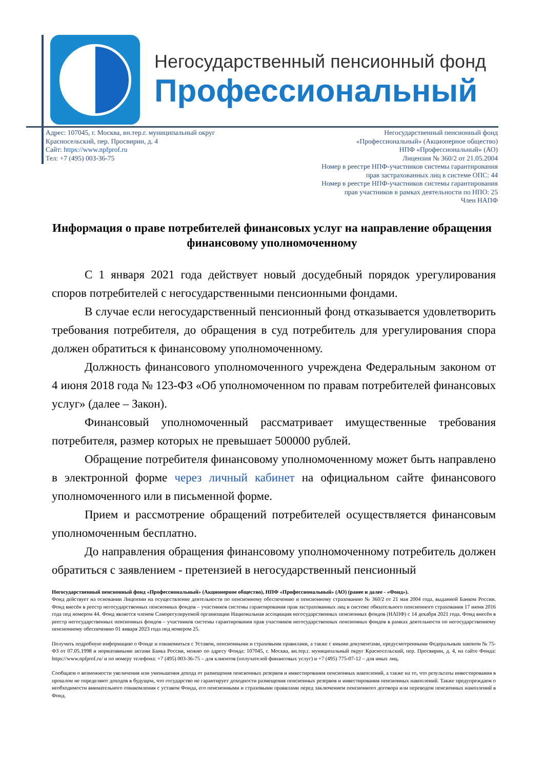Негосударственный пенсионный фонд
Профессиональный
Адрес: 107045, г. Москва, вн.тер.г. муниципальный округ
Красносельский, пер. Просвирин, д. 4
Сайт: https://www.npfprof.ru
Тел: +7 (495) 003-36-75
Негосударственный пенсионный фонд
«Профессиональный» (Акционерное общество)
НПФ «Профессиональный» (АО)
Лицензия № 360/2 от 21.05.2004
Номер в реестре НПФ-участников системы гарантирования
прав застрахованных лиц в системе ОПС: 44
Номер в реестре НПФ-участников системы гарантирования
прав участников в рамках деятельности по НПО: 25
Член НАПФ
Информация о праве потребителей финансовых услуг на направление обращения финансовому уполномоченному
С 1 января 2021 года действует новый досудебный порядок урегулирования споров потребителей с негосударственными пенсионными фондами.
В случае если негосударственный пенсионный фонд отказывается удовлетворить требования потребителя, до обращения в суд потребитель для урегулирования спора должен обратиться к финансовому уполномоченному.
Должность финансового уполномоченного учреждена Федеральным законом от 4 июня 2018 года № 123-ФЗ «Об уполномоченном по правам потребителей финансовых услуг» (далее – Закон).
Финансовый уполномоченный рассматривает имущественные требования потребителя, размер которых не превышает 500000 рублей.
Обращение потребителя финансовому уполномоченному может быть направлено в электронной форме через личный кабинет на официальном сайте финансового уполномоченного или в письменной форме.
Прием и рассмотрение обращений потребителей осуществляется финансовым уполномоченным бесплатно.
До направления обращения финансовому уполномоченному потребитель должен обратиться с заявлением - претензией в негосударственный пенсионный
Негосударственный пенсионный фонд «Профессиональный» (Акционерное общество), НПФ «Профессиональный» (АО) (ранее и далее - «Фонд»).
Фонд действует на основании Лицензии на осуществление деятельности по пенсионному обеспечению и пенсионному страхованию № 360/2 от 21 мая 2004 года, выданной Банком России. Фонд внесён в реестр негосударственных пенсионных фондов – участников системы гарантирования прав застрахованных лиц в системе обязательного пенсионного страхования 17 июня 2016 года под номером 44. Фонд является членом Саморегулируемой организации Национальная ассоциация негосударственных пенсионных фондов (НАПФ) с 14 декабря 2021 года. Фонд внесён в реестр негосударственных пенсионных фондов – участников системы гарантирования прав участников негосударственных пенсионных фондов в рамках деятельности по негосударственному пенсионному обеспечению 01 января 2023 года под номером 25.
Получить подробную информацию о Фонде и ознакомиться с Уставом, пенсионными и страховыми правилами, а также с иными документами, предусмотренными Федеральным законом № 75-ФЗ от 07.05.1998 и нормативными актами Банка России, можно по адресу Фонда: 107045, г. Москва, вн.тер.г. муниципальный округ Красносельский, пер. Просвирин, д. 4, на сайте Фонда: https://www.npfprof.ru/ и по номеру телефона: +7 (495) 003-36-75 – для клиентов (получателей финансовых услуг) и +7 (495) 775-07-12 – для иных лиц.
Сообщаем о возможности увеличения или уменьшения дохода от размещения пенсионных резервов и инвестирования пенсионных накоплений, а также на то, что результаты инвестирования в прошлом не определяют доходов в будущем, что государство не гарантирует доходности размещения пенсионных резервов и инвестирования пенсионных накоплений. Также предупреждаем о необходимости внимательного ознакомления с уставом Фонда, его пенсионными и страховыми правилами перед заключением пенсионного договора или переводом пенсионных накоплений в Фонд.